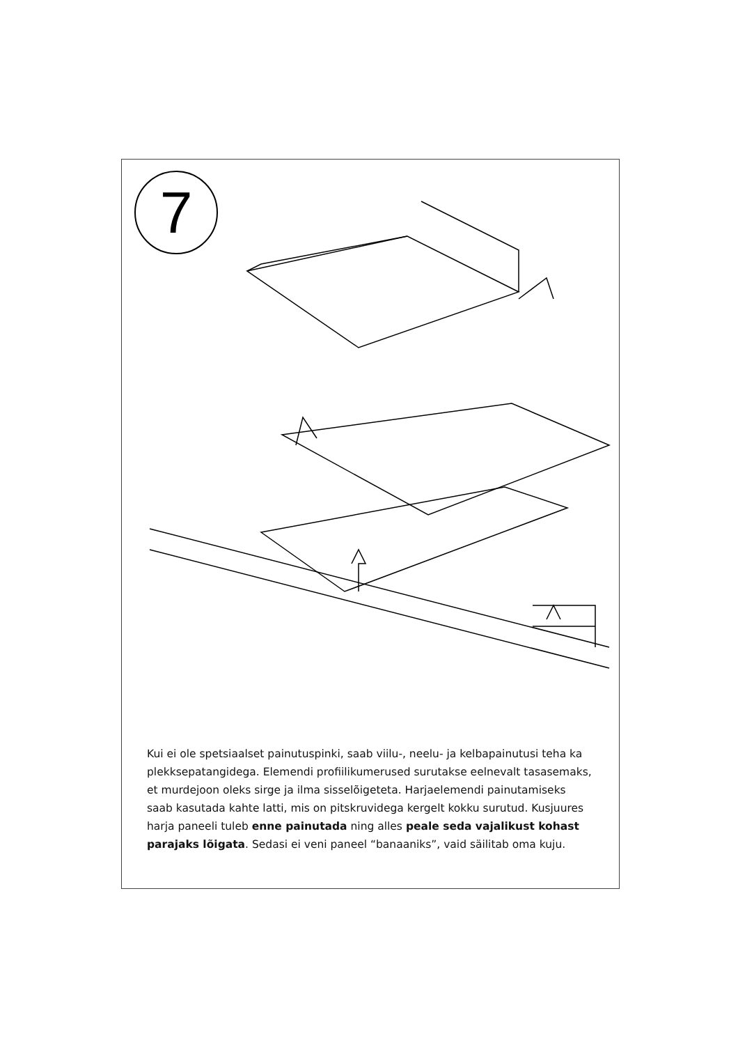7
Kui ei ole spetsiaalset painutuspinki, saab viilu-, neelu- ja kelbapainutusi teha ka plekksepatangidega. Elemendi profiilikumerused surutakse eelnevalt tasasemaks, et murdejoon oleks sirge ja ilma sisselõigeteta. Harjaelemendi painutamiseks saab kasutada kahte latti, mis on pitskruvidega kergelt kokku surutud. Kusjuures harja paneeli tuleb enne painutada ning alles peale seda vajalikust kohast parajaks lõigata. Sedasi ei veni paneel “banaaniks”, vaid säilitab oma kuju.